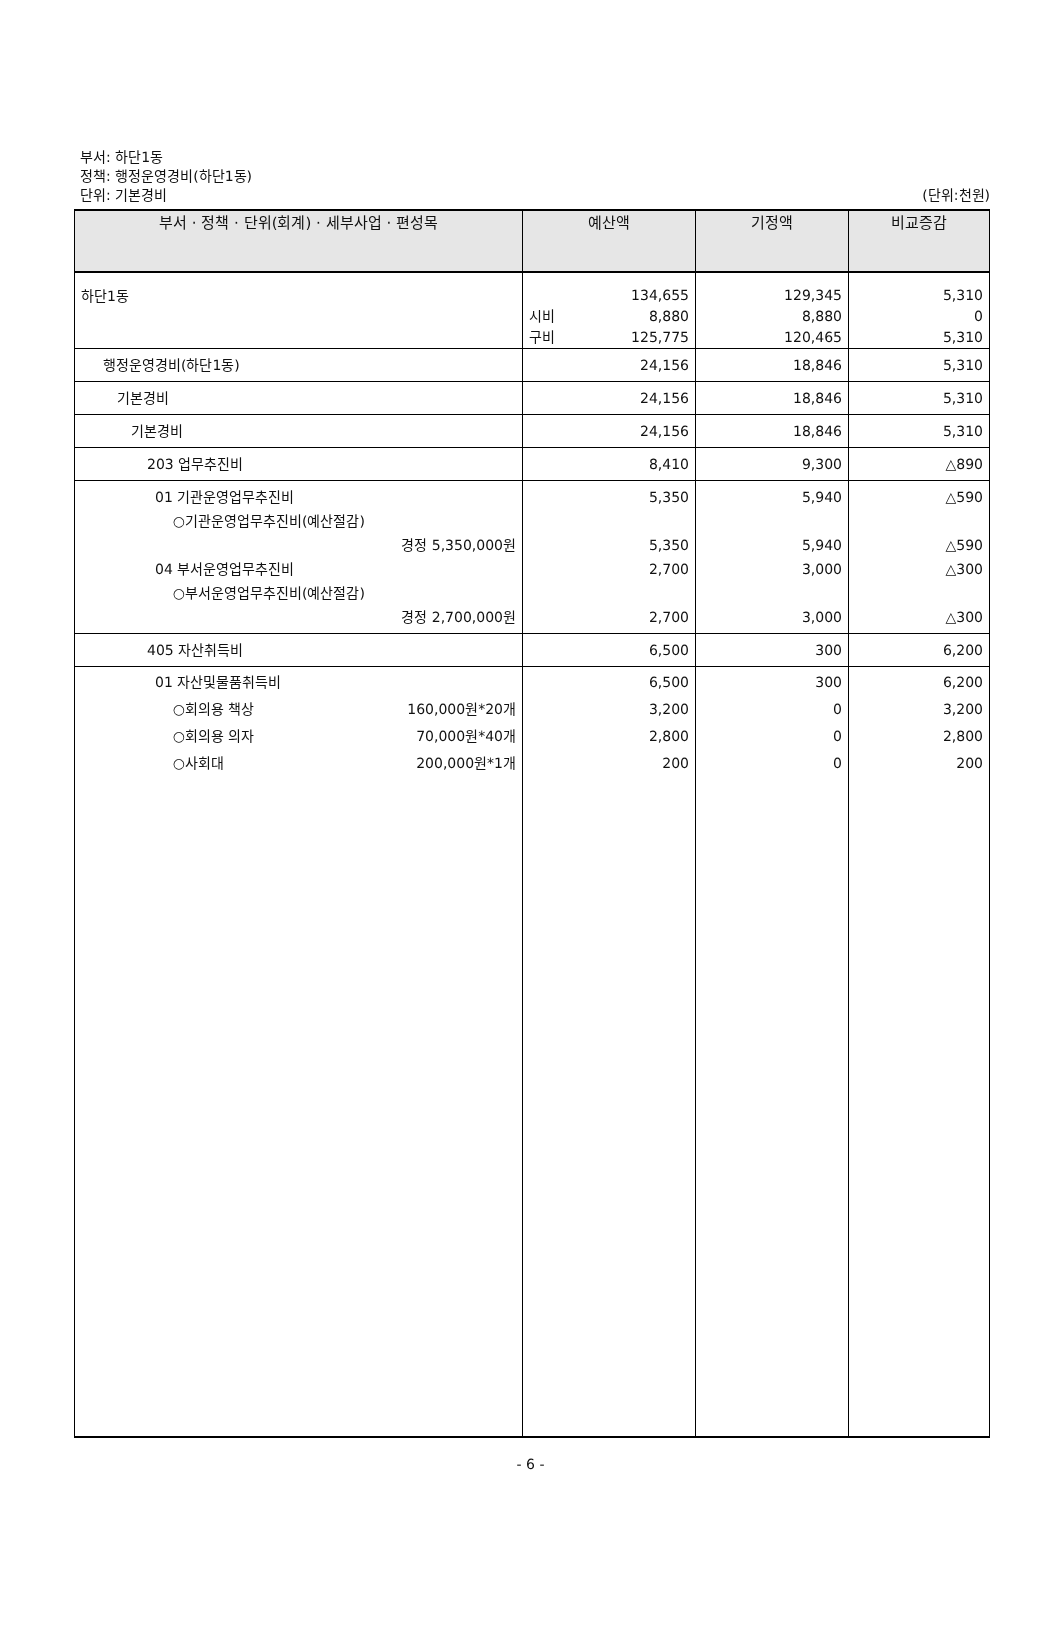부서: 하단1동
정책: 행정운영경비(하단1동)
단위: 기본경비
(단위:천원)
| 부서 · 정책 · 단위(회계) · 세부사업 · 편성목 | 예산액 | 기정액 | 비교증감 |
| --- | --- | --- | --- |
| 하단1동 | 134,655 시비 8,880 구비 125,775 | 129,345 8,880 120,465 | 5,310 0 5,310 |
| 행정운영경비(하단1동) | 24,156 | 18,846 | 5,310 |
| 기본경비 | 24,156 | 18,846 | 5,310 |
| 기본경비 | 24,156 | 18,846 | 5,310 |
| 203 업무추진비 | 8,410 | 9,300 | △890 |
| 01 기관운영업무추진비 ○기관운영업무추진비(예산절감) 경정 5,350,000원 04 부서운영업무추진비 ○부서운영업무추진비(예산절감) 경정 2,700,000원 | 5,350 5,350 2,700 2,700 | 5,940 5,940 3,000 3,000 | △590 △590 △300 △300 |
| 405 자산취득비 | 6,500 | 300 | 6,200 |
| 01 자산및물품취득비 ○회의용 책상 160,000원*20개 ○회의용 의자 70,000원*40개 ○사회대 200,000원*1개 | 6,500 3,200 2,800 200 | 300 0 0 0 | 6,200 3,200 2,800 200 |
- 6 -